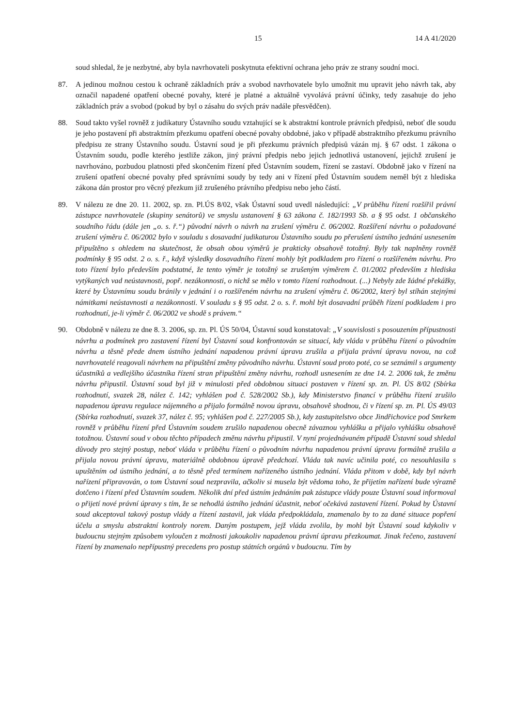15 14 A 41/2020
soud shledal, že je nezbytné, aby byla navrhovateli poskytnuta efektivní ochrana jeho práv ze strany soudní moci.
87. A jedinou možnou cestou k ochraně základních práv a svobod navrhovatele bylo umožnit mu upravit jeho návrh tak, aby označil napadené opatření obecné povahy, které je platné a aktuálně vyvolává právní účinky, tedy zasahuje do jeho základních práv a svobod (pokud by byl o zásahu do svých práv nadále přesvědčen).
88. Soud takto vyšel rovněž z judikatury Ústavního soudu vztahující se k abstraktní kontrole právních předpisů, neboť dle soudu je jeho postavení při abstraktním přezkumu opatření obecné povahy obdobné, jako v případě abstraktního přezkumu právního předpisu ze strany Ústavního soudu. Ústavní soud je při přezkumu právních předpisů vázán mj. § 67 odst. 1 zákona o Ústavním soudu, podle kterého jestliže zákon, jiný právní předpis nebo jejich jednotlivá ustanovení, jejichž zrušení je navrhováno, pozbudou platnosti před skončením řízení před Ústavním soudem, řízení se zastaví. Obdobně jako v řízení na zrušení opatření obecné povahy před správními soudy by tedy ani v řízení před Ústavním soudem neměl být z hlediska zákona dán prostor pro věcný přezkum již zrušeného právního předpisu nebo jeho částí.
89. V nálezu ze dne 20. 11. 2002, sp. zn. Pl.ÚS 8/02, však Ústavní soud uvedl následující: „V průběhu řízení rozšířil právní zástupce navrhovatele (skupiny senátorů) ve smyslu ustanovení § 63 zákona č. 182/1993 Sb. a § 95 odst. 1 občanského soudního řádu (dále jen „o. s. ř.“) původní návrh o návrh na zrušení výměru č. 06/2002. Rozšíření návrhu o požadované zrušení výměru č. 06/2002 bylo v souladu s dosavadní judikaturou Ústavního soudu po přerušení ústního jednání usnesením připuštěno s ohledem na skutečnost, že obsah obou výměrů je prakticky obsahově totožný. Byly tak naplněny rovněž podmínky § 95 odst. 2 o. s. ř., když výsledky dosavadního řízení mohly být podkladem pro řízení o rozšířeném návrhu. Pro toto řízení bylo především podstatné, že tento výměr je totožný se zrušeným výměrem č. 01/2002 především z hlediska vytýkaných vad neústavnosti, popř. nezákonnosti, o nichž se mělo v tomto řízení rozhodnout. (...) Nebyly zde žádné překážky, které by Ústavnímu soudu bránily v jednání i o rozšířeném návrhu na zrušení výměru č. 06/2002, který byl stíhán stejnými námitkami neústavnosti a nezákonnosti. V souladu s § 95 odst. 2 o. s. ř. mohl být dosavadní průběh řízení podkladem i pro rozhodnutí, je-li výměr č. 06/2002 ve shodě s právem.“
90. Obdobně v nálezu ze dne 8. 3. 2006, sp. zn. Pl. ÚS 50/04, Ústavní soud konstatoval: „V souvislosti s posouzením přípustnosti návrhu a podmínek pro zastavení řízení byl Ústavní soud konfrontován se situací, kdy vláda v průběhu řízení o původním návrhu a těsně přede dnem ústního jednání napadenou právní úpravu zrušila a přijala právní úpravu novou, na což navrhovatelé reagovali návrhem na připuštění změny původního návrhu. Ústavní soud proto poté, co se seznámil s argumenty účastníků a vedlejšího účastníka řízení stran připuštění změny návrhu, rozhodl usnesením ze dne 14. 2. 2006 tak, že změnu návrhu připustil. Ústavní soud byl již v minulosti před obdobnou situaci postaven v řízení sp. zn. Pl. ÚS 8/02 (Sbírka rozhodnutí, svazek 28, nález č. 142; vyhlášen pod č. 528/2002 Sb.), kdy Ministerstvo financí v průběhu řízení zrušilo napadenou úpravu regulace nájemného a přijalo formálně novou úpravu, obsahově shodnou, či v řízení sp. zn. Pl. ÚS 49/03 (Sbírka rozhodnutí, svazek 37, nález č. 95; vyhlášen pod č. 227/2005 Sb.), kdy zastupitelstvo obce Jindřichovice pod Smrkem rovněž v průběhu řízení před Ústavním soudem zrušilo napadenou obecně závaznou vyhlášku a přijalo vyhlášku obsahově totožnou. Ústavní soud v obou těchto případech změnu návrhu připustil. V nyní projednávaném případě Ústavní soud shledal důvody pro stejný postup, neboť vláda v průběhu řízení o původním návrhu napadenou právní úpravu formálně zrušila a přijala novou právní úpravu, materiálně obdobnou úpravě předchozí. Vláda tak navíc učinila poté, co nesouhlasila s upuštěním od ústního jednání, a to těsně před termínem nařízeného ústního jednání. Vláda přitom v době, kdy byl návrh nařízení připravován, o tom Ústavní soud nezpravila, ačkoliv si musela být vědoma toho, že přijetím nařízení bude výrazně dotčeno i řízení před Ústavním soudem. Několik dní před ústním jednáním pak zástupce vlády pouze Ústavní soud informoval o přijetí nové právní úpravy s tím, že se nehodlá ústního jednání účastnit, neboť očekává zastavení řízení. Pokud by Ústavní soud akceptoval takový postup vlády a řízení zastavil, jak vláda předpokládala, znamenalo by to za dané situace popření účelu a smyslu abstraktní kontroly norem. Daným postupem, jejž vláda zvolila, by mohl být Ústavní soud kdykoliv v budoucnu stejným způsobem vyloučen z možnosti jakoukoliv napadenou právní úpravu přezkoumat. Jinak řečeno, zastavení řízení by znamenalo nepřípustný precedens pro postup státních orgánů v budoucnu. Tím by